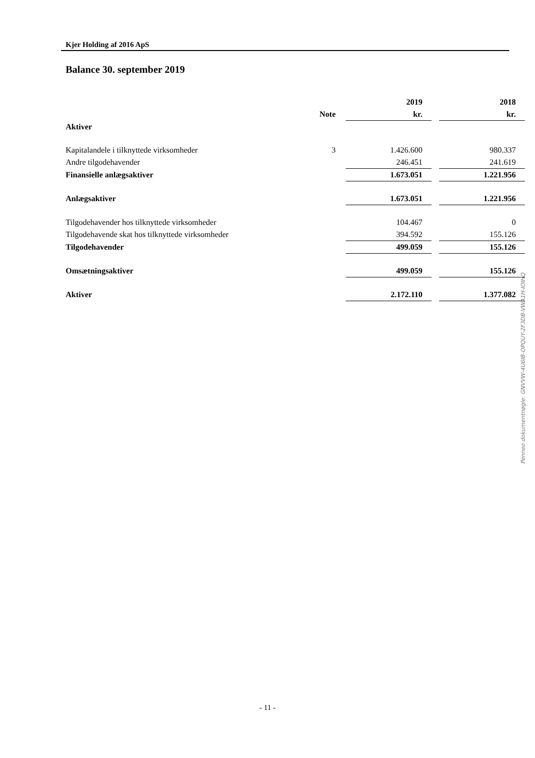Kjer Holding af 2016 ApS
Balance 30. september 2019
| | | 2019 | | 2018 |
| | Note | kr. | | kr. |
| Aktiver | | | | |
| Kapitalandele i tilknyttede virksomheder | 3 | 1.426.600 | | 980.337 |
| Andre tilgodehavender | | 246.451 | | 241.619 |
| Finansielle anlægsaktiver | | 1.673.051 | | 1.221.956 |
| Anlægsaktiver | | 1.673.051 | | 1.221.956 |
| Tilgodehavender hos tilknyttede virksomheder | | 104.467 | | 0 |
| Tilgodehavende skat hos tilknyttede virksomheder | | 394.592 | | 155.126 |
| Tilgodehavender | | 499.059 | | 155.126 |
| Omsætningsaktiver | | 499.059 | | 155.126 |
| Aktiver | | 2.172.110 | | 1.377.082 |
Penneo dokumentnøgle: GNVVW-4U6IB-OPQUY-2F3DB-VWA1H-IOIHQ
- 11 -